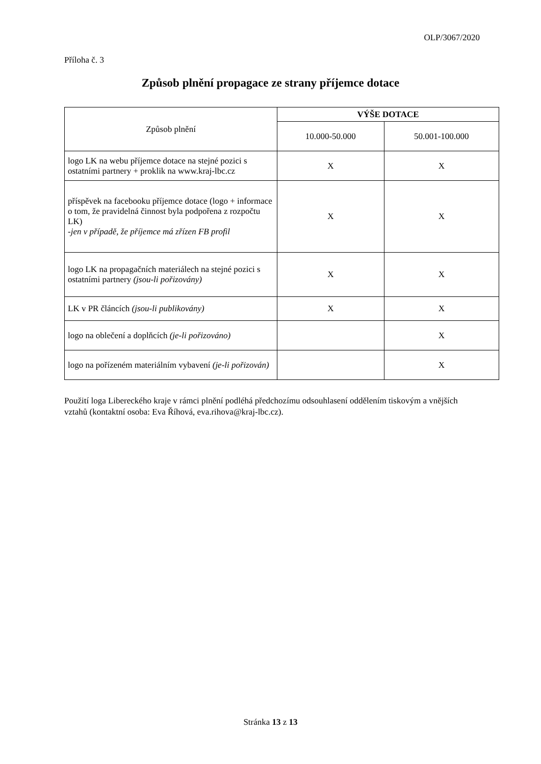OLP/3067/2020
Příloha č. 3
Způsob plnění propagace ze strany příjemce dotace
| Způsob plnění | VÝŠE DOTACE | |
| --- | --- | --- |
| | 10.000-50.000 | 50.001-100.000 |
| logo LK na webu příjemce dotace na stejné pozici s ostatními partnery + proklik na www.kraj-lbc.cz | X | X |
| příspěvek na facebooku příjemce dotace (logo + informace o tom, že pravidelná činnost byla podpořena z rozpočtu LK) -jen v případě, že příjemce má zřízen FB profil | X | X |
| logo LK na propagačních materiálech na stejné pozici s ostatními partnery (jsou-li pořizovány) | X | X |
| LK v PR článcích (jsou-li publikovány) | X | X |
| logo na oblečení a doplňcích (je-li pořizováno) | | X |
| logo na pořízeném materiálním vybavení (je-li pořizován) | | X |
Použití loga Libereckého kraje v rámci plnění podléhá předchozímu odsouhlasení oddělením tiskovým a vnějších vztahů (kontaktní osoba: Eva Říhová, eva.rihova@kraj-lbc.cz).
Stránka 13 z 13